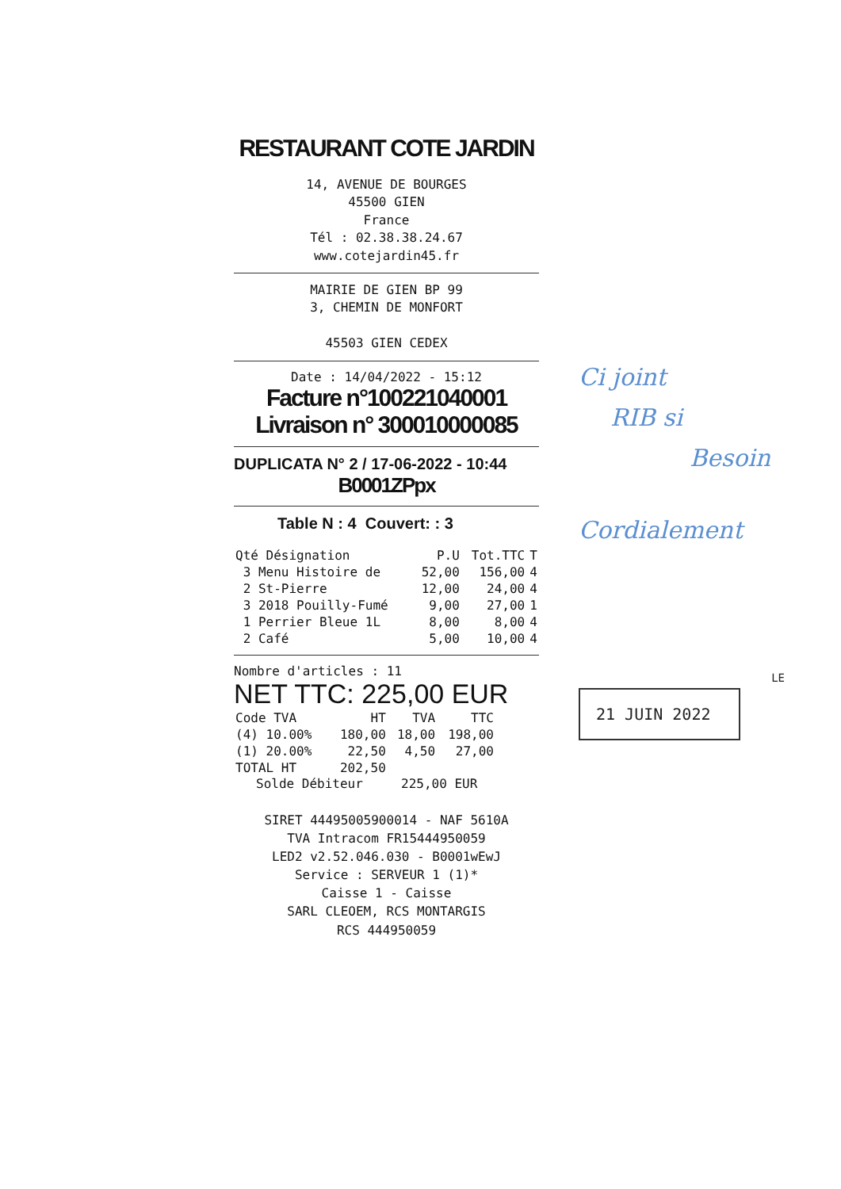RESTAURANT COTE JARDIN
14, AVENUE DE BOURGES
45500 GIEN
France
Tél : 02.38.38.24.67
www.cotejardin45.fr
MAIRIE DE GIEN BP 99
3, CHEMIN DE MONFORT
45503 GIEN CEDEX
Date : 14/04/2022 - 15:12
Facture n°100221040001
Livraison n° 300010000085
DUPLICATA N° 2 / 17-06-2022 - 10:44
B0001ZPpx
Table N : 4 Couvert: : 3
| Qté Désignation | P.U | Tot.TTC | T |
| --- | --- | --- | --- |
| 3 Menu Histoire de | 52,00 | 156,00 | 4 |
| 2 St-Pierre | 12,00 | 24,00 | 4 |
| 3 2018 Pouilly-Fumé | 9,00 | 27,00 | 1 |
| 1 Perrier Bleue 1L | 8,00 | 8,00 | 4 |
| 2 Café | 5,00 | 10,00 | 4 |
Nombre d'articles : 11
NET TTC: 225,00 EUR
| Code TVA | HT | TVA | TTC |
| --- | --- | --- | --- |
| (4) 10.00% | 180,00 | 18,00 | 198,00 |
| (1) 20.00% | 22,50 | 4,50 | 27,00 |
| TOTAL HT | 202,50 | | |
Solde Débiteur 225,00 EUR
SIRET 44495005900014 - NAF 5610A
TVA Intracom FR15444950059
LED2 v2.52.046.030 - B0001wEwJ
Service : SERVEUR 1 (1)*
Caisse 1 - Caisse
SARL CLEOEM, RCS MONTARGIS
RCS 444950059
Ci joint
RIB si
Besoin
Cordialement
LE
21 JUIN 2022